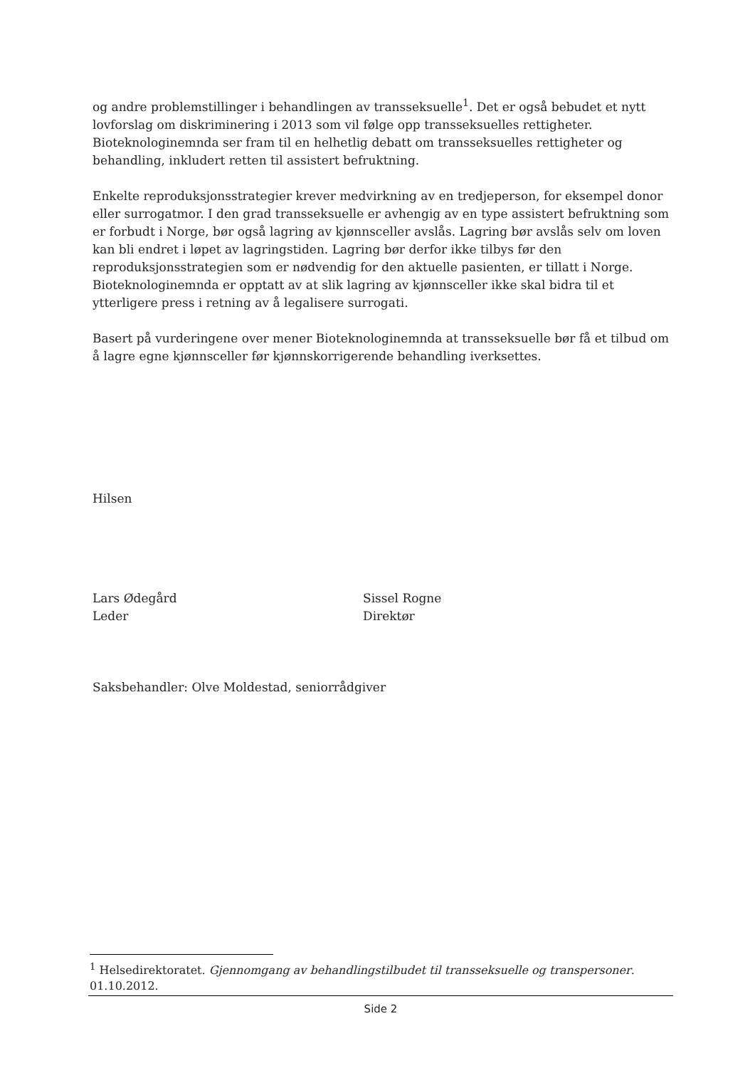og andre problemstillinger i behandlingen av transseksuelle<sup>1</sup>. Det er også bebudet et nytt lovforslag om diskriminering i 2013 som vil følge opp transseksuelles rettigheter. Bioteknologinemnda ser fram til en helhetlig debatt om transseksuelles rettigheter og behandling, inkludert retten til assistert befruktning.
Enkelte reproduksjonsstrategier krever medvirkning av en tredjeperson, for eksempel donor eller surrogatmor. I den grad transseksuelle er avhengig av en type assistert befruktning som er forbudt i Norge, bør også lagring av kjønnsceller avslås. Lagring bør avslås selv om loven kan bli endret i løpet av lagringstiden. Lagring bør derfor ikke tilbys før den reproduksjonsstrategien som er nødvendig for den aktuelle pasienten, er tillatt i Norge. Bioteknologinemnda er opptatt av at slik lagring av kjønnsceller ikke skal bidra til et ytterligere press i retning av å legalisere surrogati.
Basert på vurderingene over mener Bioteknologinemnda at transseksuelle bør få et tilbud om å lagre egne kjønnsceller før kjønnskorrigerende behandling iverksettes.
Hilsen
Lars Ødegård
Leder
Sissel Rogne
Direktør
Saksbehandler: Olve Moldestad, seniorrådgiver
<sup>1</sup> Helsedirektoratet. Gjennomgang av behandlingstilbudet til transseksuelle og transpersoner. 01.10.2012.
Side 2